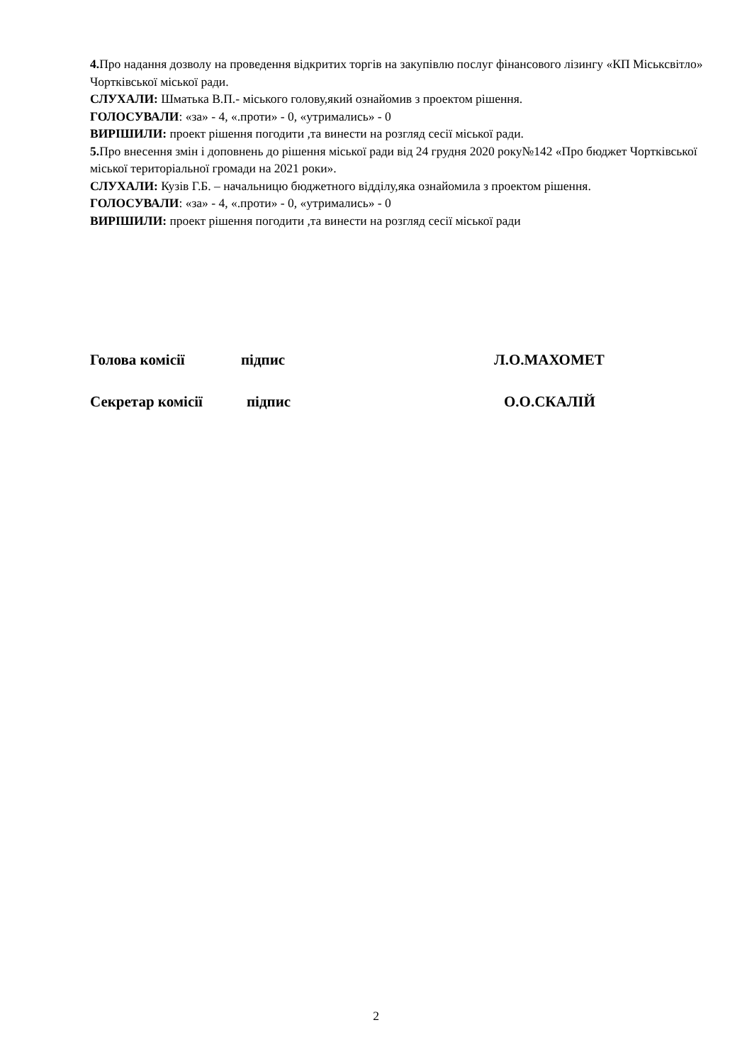4. Про надання дозволу на проведення відкритих торгів на закупівлю послуг фінансового лізингу «КП Міськсвітло» Чортківської міської ради.
СЛУХАЛИ: Шматька В.П.- міського голову,який ознайомив з проектом рішення.
ГОЛОСУВАЛИ: «за» - 4, «.проти» - 0, «утримались» - 0
ВИРІШИЛИ: проект рішення погодити ,та винести на розгляд сесії міської ради.
5. Про внесення змін і доповнень до рішення міської ради від 24 грудня 2020 року№142 «Про бюджет Чортківської міської територіальної громади на 2021 роки».
СЛУХАЛИ: Кузів Г.Б. – начальницю бюджетного відділу,яка ознайомила з проектом рішення.
ГОЛОСУВАЛИ: «за» - 4, «.проти» - 0, «утримались» - 0
ВИРІШИЛИ: проект рішення погодити ,та винести на розгляд сесії міської ради
Голова комісії підпис Л.О.МАХОМЕТ
Секретар комісії підпис О.О.СКАЛІЙ
2